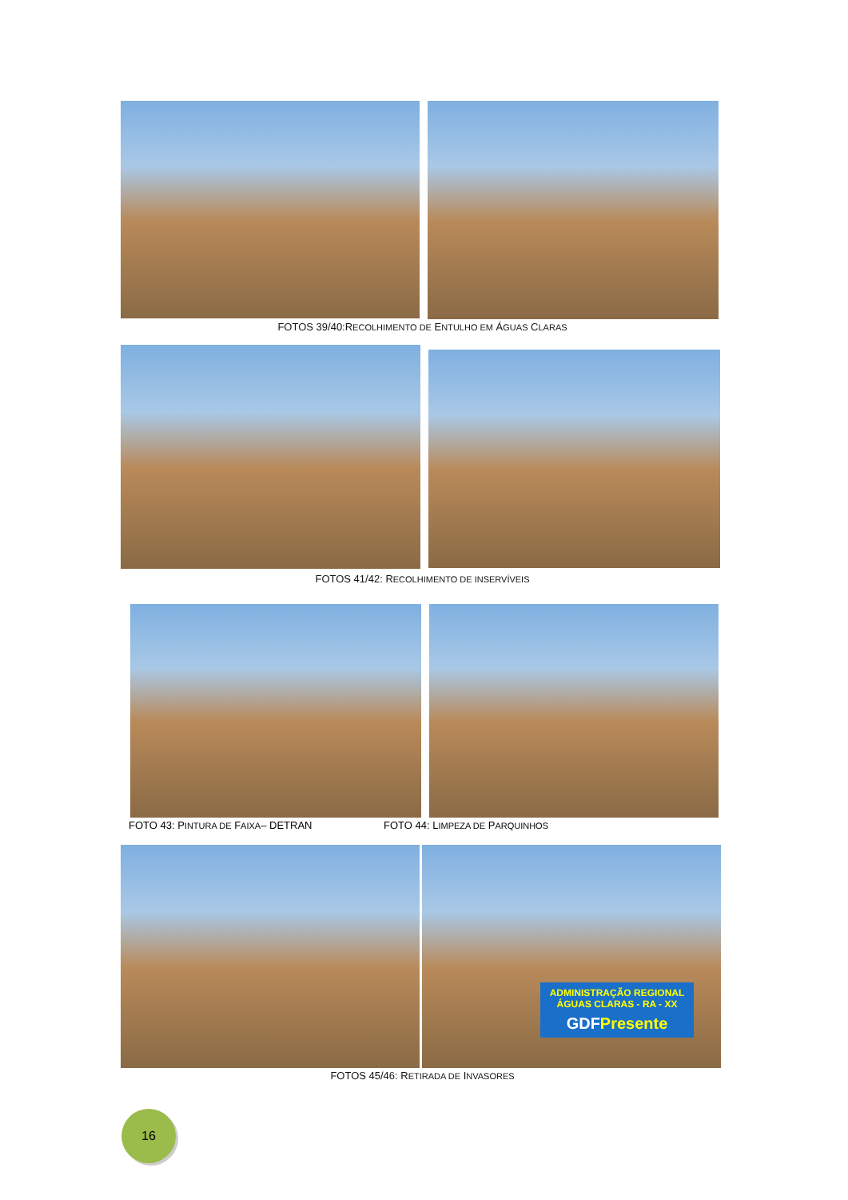FOTOS 39/40:RECOLHIMENTO DE ENTULHO EM ÁGUAS CLARAS
FOTOS 41/42: RECOLHIMENTO DE INSERVÍVEIS
FOTO 43: PINTURA DE FAIXA– DETRAN
FOTO 44: LIMPEZA DE PARQUINHOS
ADMINISTRAÇÃO REGIONAL ÁGUAS CLARAS - RA - XX
GDFPresente
FOTOS 45/46: RETIRADA DE INVASORES
16